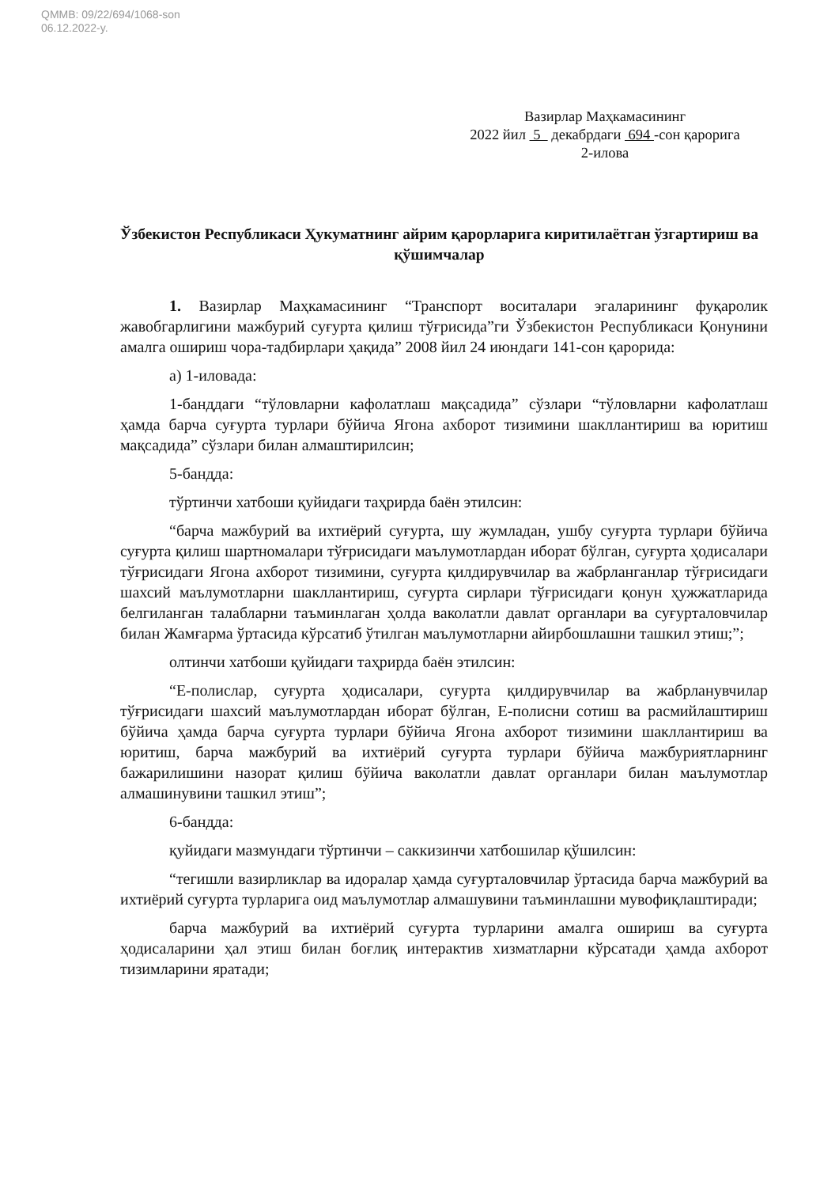QMMB: 09/22/694/1068-son
06.12.2022-y.
Вазирлар Маҳкамасининг
2022 йил 5 декабрдаги 694 -сон қарорига
2-илова
Ўзбекистон Республикаси Ҳукуматнинг айрим қарорларига киритилаётган ўзгартириш ва қўшимчалар
1. Вазирлар Маҳкамасининг “Транспорт воситалари эгаларининг фуқаролик жавобгарлигини мажбурий суғурта қилиш тўғрисида”ги Ўзбекистон Республикаси Қонунини амалга ошириш чора-тадбирлари ҳақида” 2008 йил 24 июндаги 141-сон қарорида:
а) 1-иловада:
1-банддаги “тўловларни кафолатлаш мақсадида” сўзлари “тўловларни кафолатлаш ҳамда барча суғурта турлари бўйича Ягона ахборот тизимини шакллантириш ва юритиш мақсадида” сўзлари билан алмаштирилсин;
5-бандда:
тўртинчи хатбоши қуйидаги таҳрирда баён этилсин:
“барча мажбурий ва ихтиёрий суғурта, шу жумладан, ушбу суғурта турлари бўйича суғурта қилиш шартномалари тўғрисидаги маълумотлардан иборат бўлган, суғурта ҳодисалари тўғрисидаги Ягона ахборот тизимини, суғурта қилдирувчилар ва жабрланганлар тўғрисидаги шахсий маълумотларни шакллантириш, суғурта сирлари тўғрисидаги қонун ҳужжатларида белгиланган талабларни таъминлаган ҳолда ваколатли давлат органлари ва суғурталовчилар билан Жамғарма ўртасида кўрсатиб ўтилган маълумотларни айирбошлашни ташкил этиш;”;
олтинчи хатбоши қуйидаги таҳрирда баён этилсин:
“Е-полислар, суғурта ҳодисалари, суғурта қилдирувчилар ва жабрланувчилар тўғрисидаги шахсий маълумотлардан иборат бўлган, Е-полисни сотиш ва расмийлаштириш бўйича ҳамда барча суғурта турлари бўйича Ягона ахборот тизимини шакллантириш ва юритиш, барча мажбурий ва ихтиёрий суғурта турлари бўйича мажбуриятларнинг бажарилишини назорат қилиш бўйича ваколатли давлат органлари билан маълумотлар алмашинувини ташкил этиш”;
6-бандда:
қуйидаги мазмундаги тўртинчи – саккизинчи хатбошилар қўшилсин:
“тегишли вазирликлар ва идоралар ҳамда суғурталовчилар ўртасида барча мажбурий ва ихтиёрий суғурта турларига оид маълумотлар алмашувини таъминлашни мувофиқлаштиради;
барча мажбурий ва ихтиёрий суғурта турларини амалга ошириш ва суғурта ҳодисаларини ҳал этиш билан боғлиқ интерактив хизматларни кўрсатади ҳамда ахборот тизимларини яратади;